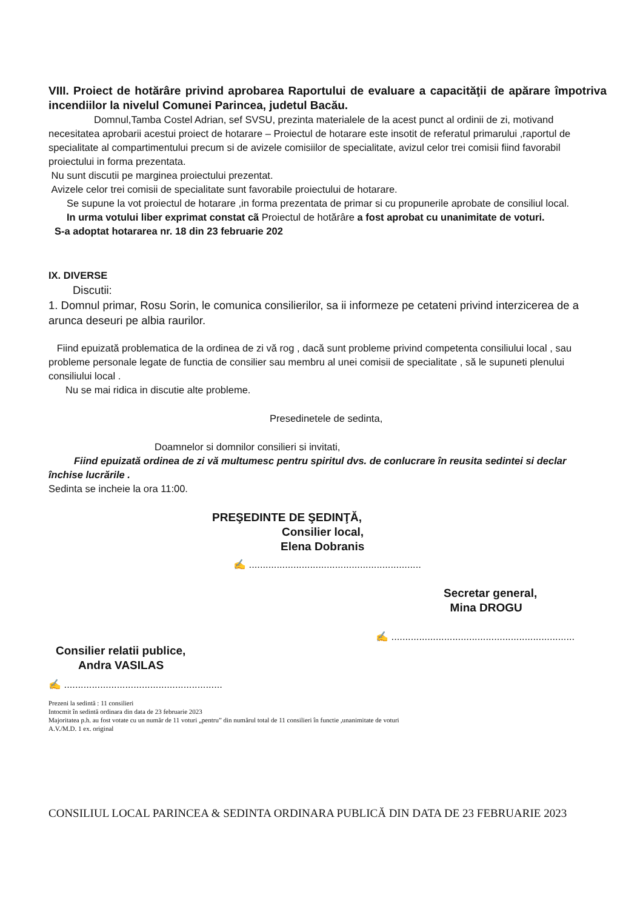VIII. Proiect de hotărâre privind aprobarea Raportului de evaluare a capacităţii de apărare împotriva incendiilor la nivelul Comunei Parincea, judetul Bacău.
Domnul,Tamba Costel Adrian, sef SVSU, prezinta materialele de la acest punct al ordinii de zi, motivand necesitatea aprobarii acestui proiect de hotarare – Proiectul de hotarare este insotit de referatul primarului ,raportul de specialitate al compartimentului precum si de avizele comisiilor de specialitate, avizul celor trei comisii fiind favorabil proiectului in forma prezentata.
Nu sunt discutii pe marginea proiectului prezentat.
Avizele celor trei comisii de specialitate sunt favorabile proiectului de hotarare.
Se supune la vot proiectul de hotarare ,in forma prezentata de primar si cu propunerile aprobate de consiliul local.
In urma votului liber exprimat constat cã Proiectul de hotărâre a fost aprobat cu unanimitate de voturi.
S-a adoptat hotararea nr. 18 din 23 februarie 202
IX. DIVERSE
Discutii:
1. Domnul primar, Rosu Sorin, le comunica consilierilor, sa ii informeze pe cetateni privind interzicerea de a arunca deseuri pe albia raurilor.
Fiind epuizată problematica de la ordinea de zi vă rog , dacă sunt probleme privind competenta consiliului local , sau probleme personale legate de functia de consilier sau membru al unei comisii de specialitate , să le supuneti plenului consiliului local .
Nu se mai ridica in discutie alte probleme.
Presedinetele de sedinta,
Doamnelor si domnilor consilieri si invitati,
Fiind epuizată ordinea de zi vă multumesc pentru spiritul dvs. de conlucrare în reusita sedintei si declar
închise lucrările .
Sedinta se incheie la ora 11:00.
PREŞEDINTE DE ŞEDINŢĂ,
Consilier local,
Elena Dobranis
✍ ..............................................................
Secretar general,
Mina DROGU
✍ ..................................................................
Consilier relatii publice,
Andra VASILAS
✍ .........................................................
Prezeni la sedintă : 11 consilieri
Intocmit în sedintă ordinara din data de 23 februarie 2023
Majoritatea p.h. au fost votate cu un număr de 11 voturi „pentru” din numărul total de 11 consilieri în functie ,unanimitate de voturi
A.V./M.D. 1 ex. original
CONSILIUL LOCAL PARINCEA & SEDINTA ORDINARA PUBLICĂ DIN DATA DE 23 FEBRUARIE 2023